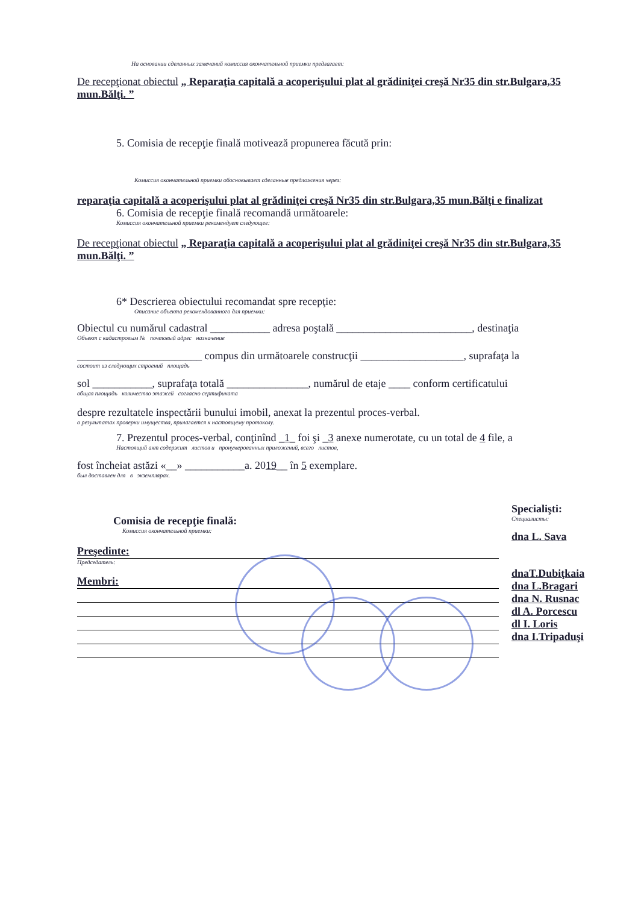На основании сделанных замечаний комиссия окончательной приемки предлагает:
De recepţionat obiectul „ Reparaţia capitală a acoperişului plat al grădiniţei creşă Nr35 din str.Bulgara,35 mun.Bălţi. ”
5. Comisia de recepţie finală motivează propunerea făcută prin:
Комиссия окончательной приемки обосновывает сделанные предложения через:
reparaţia capitală a acoperişului plat al grădiniţei creşă Nr35 din str.Bulgara,35 mun.Bălţi e finalizat
6. Comisia de recepţie finală recomandă următoarele:
Комиссия окончательной приемки рекомендует следующее:
De recepţionat obiectul „ Reparaţia capitală a acoperişului plat al grădiniţei creşă Nr35 din str.Bulgara,35 mun.Bălţi. ”
6* Descrierea obiectului recomandat spre recepţie:
Описание объекта рекомендованного для приемки:
Obiectul cu numărul cadastral ___________ adresa poştală _________________________, destinaţia
Объект с кадастровым № почтовый адрес назначение
_______________________ compus din următoarele construcţii ___________________, suprafaţa la
состоит из следующих строений площадь
sol ___________, suprafaţa totală _______________, numărul de etaje ____ conform certificatului
общая площадь количество этажей согласно сертификата
despre rezultatele inspectării bunului imobil, anexat la prezentul proces-verbal.
о результатах проверки имущества, прилагается к настоящему протоколу.
7. Prezentul proces-verbal, conţinînd _1_ foi şi _3 anexe numerotate, cu un total de 4 file, a
Настоящий акт содержит листов и пронумерованных приложений, всего листов,
fost încheiat astăzi «__» ___________a. 2019__ în 5 exemplare.
был доставлен для в экземплярах.
Comisia de recepţie finală:
Комиссия окончательной приемки:
Preşedinte:
Председатель:
Membri:
Specialişti:
Специалисты:
dna L. Sava
dnaT.Dubiţkaia
dna L.Bragari
dna N. Rusnac
dl A. Porcescu
dl I. Loris
dna I.Tripaduşi